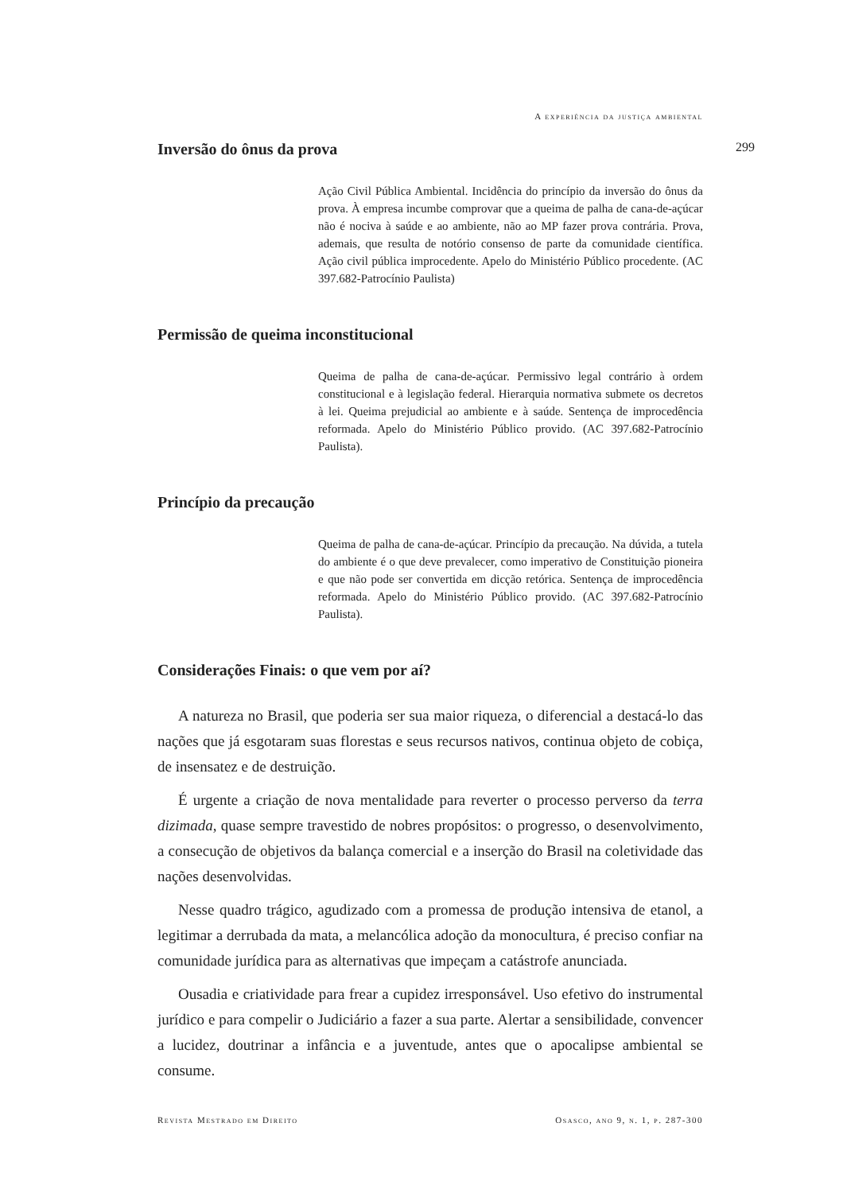A experiência da justiça ambiental
Inversão do ônus da prova 299
Ação Civil Pública Ambiental. Incidência do princípio da inversão do ônus da prova. À empresa incumbe comprovar que a queima de palha de cana-de-açúcar não é nociva à saúde e ao ambiente, não ao MP fazer prova contrária. Prova, ademais, que resulta de notório consenso de parte da comunidade científica. Ação civil pública improcedente. Apelo do Ministério Público procedente. (AC 397.682-Patrocínio Paulista)
Permissão de queima inconstitucional
Queima de palha de cana-de-açúcar. Permissivo legal contrário à ordem constitucional e à legislação federal. Hierarquia normativa submete os decretos à lei. Queima prejudicial ao ambiente e à saúde. Sentença de improcedência reformada. Apelo do Ministério Público provido. (AC 397.682-Patrocínio Paulista).
Princípio da precaução
Queima de palha de cana-de-açúcar. Princípio da precaução. Na dúvida, a tutela do ambiente é o que deve prevalecer, como imperativo de Constituição pioneira e que não pode ser convertida em dicção retórica. Sentença de improcedência reformada. Apelo do Ministério Público provido. (AC 397.682-Patrocínio Paulista).
Considerações Finais: o que vem por aí?
A natureza no Brasil, que poderia ser sua maior riqueza, o diferencial a destacá-lo das nações que já esgotaram suas florestas e seus recursos nativos, continua objeto de cobiça, de insensatez e de destruição.
É urgente a criação de nova mentalidade para reverter o processo perverso da terra dizimada, quase sempre travestido de nobres propósitos: o progresso, o desenvolvimento, a consecução de objetivos da balança comercial e a inserção do Brasil na coletividade das nações desenvolvidas.
Nesse quadro trágico, agudizado com a promessa de produção intensiva de etanol, a legitimar a derrubada da mata, a melancólica adoção da monocultura, é preciso confiar na comunidade jurídica para as alternativas que impeçam a catástrofe anunciada.
Ousadia e criatividade para frear a cupidez irresponsável. Uso efetivo do instrumental jurídico e para compelir o Judiciário a fazer a sua parte. Alertar a sensibilidade, convencer a lucidez, doutrinar a infância e a juventude, antes que o apocalipse ambiental se consume.
Revista Mestrado em Direito Osasco, ano 9, n. 1, p. 287-300